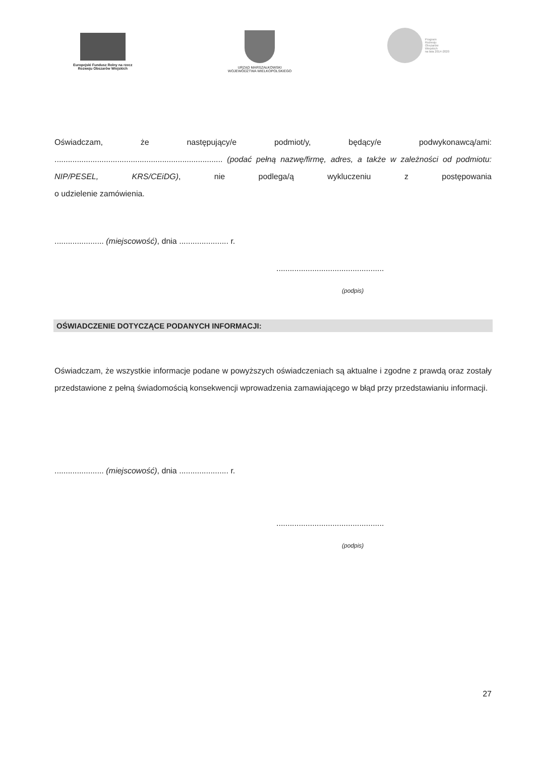Europejski Fundusz Rolny na rzecz
Rozwoju Obszarów Wiejskich
URZĄD MARSZAŁKOWSKI
WOJEWÓDZTWA WIELKOPOLSKIEGO
Program
Rozwoju
Obszarów
Wiejskich
na lata 2014-2020
Oświadczam, że następujący/e podmiot/y, będący/e podwykonawcą/ami:
........................................................................... (podać pełną nazwę/firmę, adres, a także w zależności od podmiotu:
NIP/PESEL, KRS/CEiDG), nie podlega/ą wykluczeniu z postępowania
o udzielenie zamówienia.
...................... (miejscowość), dnia ...................... r.
................................................
(podpis)
OŚWIADCZENIE DOTYCZĄCE PODANYCH INFORMACJI:
Oświadczam, że wszystkie informacje podane w powyższych oświadczeniach są aktualne i zgodne z prawdą oraz zostały przedstawione z pełną świadomością konsekwencji wprowadzenia zamawiającego w błąd przy przedstawianiu informacji.
...................... (miejscowość), dnia ...................... r.
................................................
(podpis)
27